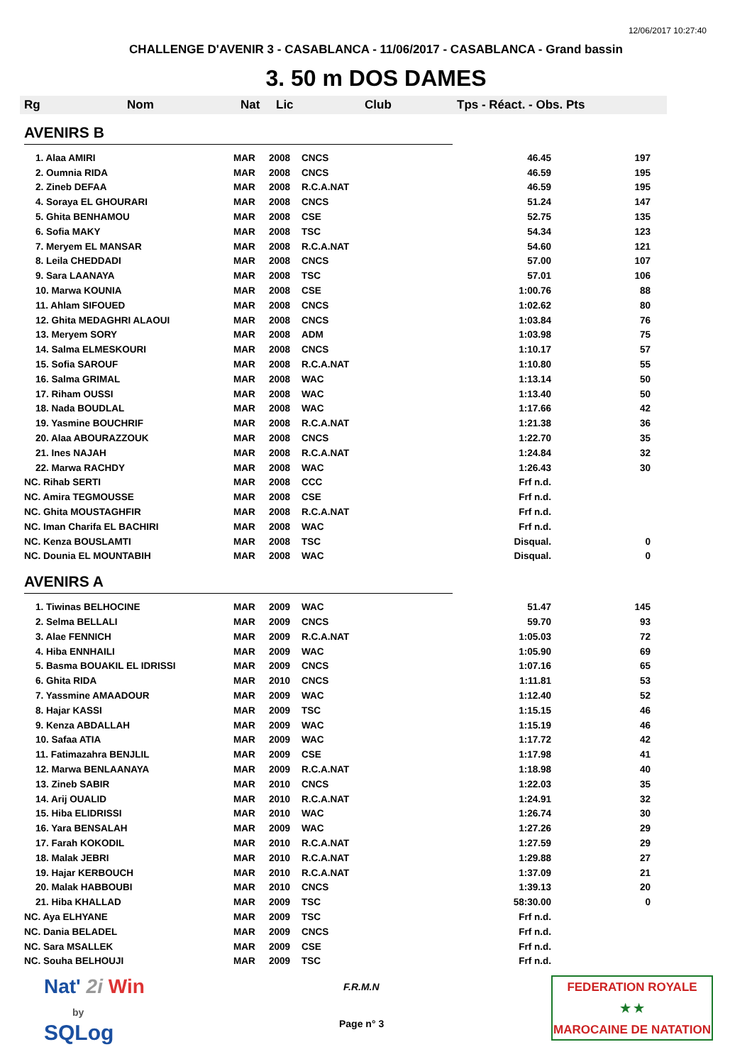12/06/2017 10:27:40
CHALLENGE D'AVENIR 3 - CASABLANCA - 11/06/2017 - CASABLANCA - Grand bassin
3. 50 m DOS DAMES
Rg Nom Nat Lic Club Tps - Réact. - Obs. Pts
AVENIRS B
| 1. Alaa AMIRI | MAR | 2008 | CNCS | 46.45 | 197 |
| 2. Oumnia RIDA | MAR | 2008 | CNCS | 46.59 | 195 |
| 2. Zineb DEFAA | MAR | 2008 | R.C.A.NAT | 46.59 | 195 |
| 4. Soraya EL GHOURARI | MAR | 2008 | CNCS | 51.24 | 147 |
| 5. Ghita BENHAMOU | MAR | 2008 | CSE | 52.75 | 135 |
| 6. Sofia MAKY | MAR | 2008 | TSC | 54.34 | 123 |
| 7. Meryem EL MANSAR | MAR | 2008 | R.C.A.NAT | 54.60 | 121 |
| 8. Leila CHEDDADI | MAR | 2008 | CNCS | 57.00 | 107 |
| 9. Sara LAANAYA | MAR | 2008 | TSC | 57.01 | 106 |
| 10. Marwa KOUNIA | MAR | 2008 | CSE | 1:00.76 | 88 |
| 11. Ahlam SIFOUED | MAR | 2008 | CNCS | 1:02.62 | 80 |
| 12. Ghita MEDAGHRI ALAOUI | MAR | 2008 | CNCS | 1:03.84 | 76 |
| 13. Meryem SORY | MAR | 2008 | ADM | 1:03.98 | 75 |
| 14. Salma ELMESKOURI | MAR | 2008 | CNCS | 1:10.17 | 57 |
| 15. Sofia SAROUF | MAR | 2008 | R.C.A.NAT | 1:10.80 | 55 |
| 16. Salma GRIMAL | MAR | 2008 | WAC | 1:13.14 | 50 |
| 17. Riham OUSSI | MAR | 2008 | WAC | 1:13.40 | 50 |
| 18. Nada BOUDLAL | MAR | 2008 | WAC | 1:17.66 | 42 |
| 19. Yasmine BOUCHRIF | MAR | 2008 | R.C.A.NAT | 1:21.38 | 36 |
| 20. Alaa ABOURAZZOUK | MAR | 2008 | CNCS | 1:22.70 | 35 |
| 21. Ines NAJAH | MAR | 2008 | R.C.A.NAT | 1:24.84 | 32 |
| 22. Marwa RACHDY | MAR | 2008 | WAC | 1:26.43 | 30 |
| NC. Rihab SERTI | MAR | 2008 | CCC | Frf n.d. | |
| NC. Amira TEGMOUSSE | MAR | 2008 | CSE | Frf n.d. | |
| NC. Ghita MOUSTAGHFIR | MAR | 2008 | R.C.A.NAT | Frf n.d. | |
| NC. Iman Charifa EL BACHIRI | MAR | 2008 | WAC | Frf n.d. | |
| NC. Kenza BOUSLAMTI | MAR | 2008 | TSC | Disqual. | 0 |
| NC. Dounia EL MOUNTABIH | MAR | 2008 | WAC | Disqual. | 0 |
AVENIRS A
| 1. Tiwinas BELHOCINE | MAR | 2009 | WAC | 51.47 | 145 |
| 2. Selma BELLALI | MAR | 2009 | CNCS | 59.70 | 93 |
| 3. Alae FENNICH | MAR | 2009 | R.C.A.NAT | 1:05.03 | 72 |
| 4. Hiba ENNHAILI | MAR | 2009 | WAC | 1:05.90 | 69 |
| 5. Basma BOUAKIL EL IDRISSI | MAR | 2009 | CNCS | 1:07.16 | 65 |
| 6. Ghita RIDA | MAR | 2010 | CNCS | 1:11.81 | 53 |
| 7. Yassmine AMAADOUR | MAR | 2009 | WAC | 1:12.40 | 52 |
| 8. Hajar KASSI | MAR | 2009 | TSC | 1:15.15 | 46 |
| 9. Kenza ABDALLAH | MAR | 2009 | WAC | 1:15.19 | 46 |
| 10. Safaa ATIA | MAR | 2009 | WAC | 1:17.72 | 42 |
| 11. Fatimazahra BENJLIL | MAR | 2009 | CSE | 1:17.98 | 41 |
| 12. Marwa BENLAANAYA | MAR | 2009 | R.C.A.NAT | 1:18.98 | 40 |
| 13. Zineb SABIR | MAR | 2010 | CNCS | 1:22.03 | 35 |
| 14. Arij OUALID | MAR | 2010 | R.C.A.NAT | 1:24.91 | 32 |
| 15. Hiba ELIDRISSI | MAR | 2010 | WAC | 1:26.74 | 30 |
| 16. Yara BENSALAH | MAR | 2009 | WAC | 1:27.26 | 29 |
| 17. Farah KOKODIL | MAR | 2010 | R.C.A.NAT | 1:27.59 | 29 |
| 18. Malak JEBRI | MAR | 2010 | R.C.A.NAT | 1:29.88 | 27 |
| 19. Hajar KERBOUCH | MAR | 2010 | R.C.A.NAT | 1:37.09 | 21 |
| 20. Malak HABBOUBI | MAR | 2010 | CNCS | 1:39.13 | 20 |
| 21. Hiba KHALLAD | MAR | 2009 | TSC | 58:30.00 | 0 |
| NC. Aya ELHYANE | MAR | 2009 | TSC | Frf n.d. | |
| NC. Dania BELADEL | MAR | 2009 | CNCS | Frf n.d. | |
| NC. Sara MSALLEK | MAR | 2009 | CSE | Frf n.d. | |
| NC. Souha BELHOUJI | MAR | 2009 | TSC | Frf n.d. | |
Nat' 2i Win
by
SQLog
F.R.M.N
Page n° 3
FEDERATION ROYALE
★ ★
MAROCAINE DE NATATION